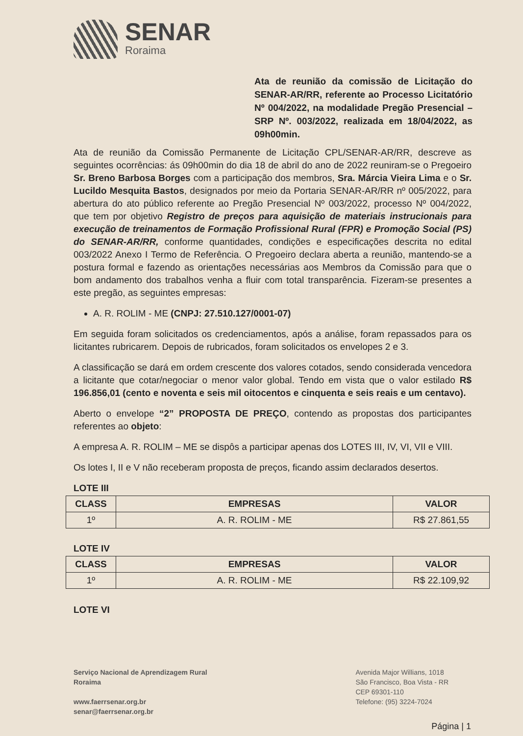SENAR
Roraima
Ata de reunião da comissão de Licitação do SENAR-AR/RR, referente ao Processo Licitatório Nº 004/2022, na modalidade Pregão Presencial – SRP Nº. 003/2022, realizada em 18/04/2022, as 09h00min.
Ata de reunião da Comissão Permanente de Licitação CPL/SENAR-AR/RR, descreve as seguintes ocorrências: ás 09h00min do dia 18 de abril do ano de 2022 reuniram-se o Pregoeiro Sr. Breno Barbosa Borges com a participação dos membros, Sra. Márcia Vieira Lima e o Sr. Lucildo Mesquita Bastos, designados por meio da Portaria SENAR-AR/RR nº 005/2022, para abertura do ato público referente ao Pregão Presencial Nº 003/2022, processo Nº 004/2022, que tem por objetivo Registro de preços para aquisição de materiais instrucionais para execução de treinamentos de Formação Profissional Rural (FPR) e Promoção Social (PS) do SENAR-AR/RR, conforme quantidades, condições e especificações descrita no edital 003/2022 Anexo I Termo de Referência. O Pregoeiro declara aberta a reunião, mantendo-se a postura formal e fazendo as orientações necessárias aos Membros da Comissão para que o bom andamento dos trabalhos venha a fluir com total transparência. Fizeram-se presentes a este pregão, as seguintes empresas:
A. R. ROLIM - ME (CNPJ: 27.510.127/0001-07)
Em seguida foram solicitados os credenciamentos, após a análise, foram repassados para os licitantes rubricarem. Depois de rubricados, foram solicitados os envelopes 2 e 3.
A classificação se dará em ordem crescente dos valores cotados, sendo considerada vencedora a licitante que cotar/negociar o menor valor global. Tendo em vista que o valor estilado R$ 196.856,01 (cento e noventa e seis mil oitocentos e cinquenta e seis reais e um centavo).
Aberto o envelope “2” PROPOSTA DE PREÇO, contendo as propostas dos participantes referentes ao objeto:
A empresa A. R. ROLIM – ME se dispôs a participar apenas dos LOTES III, IV, VI, VII e VIII.
Os lotes I, II e V não receberam proposta de preços, ficando assim declarados desertos.
LOTE III
| CLASS | EMPRESAS | VALOR |
| --- | --- | --- |
| 1º | A. R. ROLIM - ME | R$ 27.861,55 |
LOTE IV
| CLASS | EMPRESAS | VALOR |
| --- | --- | --- |
| 1º | A. R. ROLIM - ME | R$ 22.109,92 |
LOTE VI
Serviço Nacional de Aprendizagem Rural
Roraima
www.faerrsenar.org.br
senar@faerrsenar.org.br
Avenida Major Willians, 1018
São Francisco, Boa Vista - RR
CEP 69301-110
Telefone: (95) 3224-7024
Página | 1